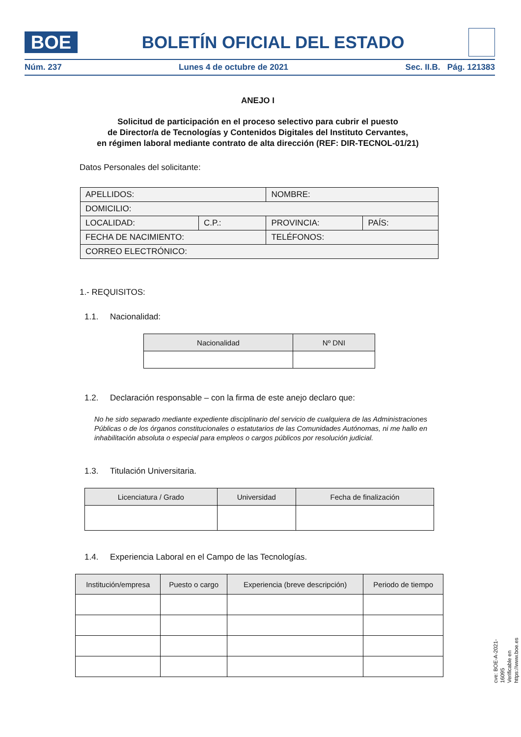BOE
BOLETÍN OFICIAL DEL ESTADO
Núm. 237 Lunes 4 de octubre de 2021 Sec. II.B. Pág. 121383
ANEJO I
Solicitud de participación en el proceso selectivo para cubrir el puesto
de Director/a de Tecnologías y Contenidos Digitales del Instituto Cervantes,
en régimen laboral mediante contrato de alta dirección (REF: DIR-TECNOL-01/21)
Datos Personales del solicitante:
| APELLIDOS: | | NOMBRE: | |
| DOMICILIO: | | | |
| LOCALIDAD: | C.P.: | PROVINCIA: | PAÍS: |
| FECHA DE NACIMIENTO: | | TELÉFONOS: | |
| CORREO ELECTRÓNICO: | | | |
1.- REQUISITOS:
1.1. Nacionalidad:
| Nacionalidad | Nº DNI |
| --- | --- |
1.2. Declaración responsable – con la firma de este anejo declaro que:
No he sido separado mediante expediente disciplinario del servicio de cualquiera de las Administraciones Públicas o de los órganos constitucionales o estatutarios de las Comunidades Autónomas, ni me hallo en inhabilitación absoluta o especial para empleos o cargos públicos por resolución judicial.
1.3. Titulación Universitaria.
| Licenciatura / Grado | Universidad | Fecha de finalización |
| --- | --- | --- |
1.4. Experiencia Laboral en el Campo de las Tecnologías.
| Institución/empresa | Puesto o cargo | Experiencia (breve descripción) | Periodo de tiempo |
| --- | --- | --- | --- |
cve: BOE-A-2021-16095
Verificable en https://www.boe.es